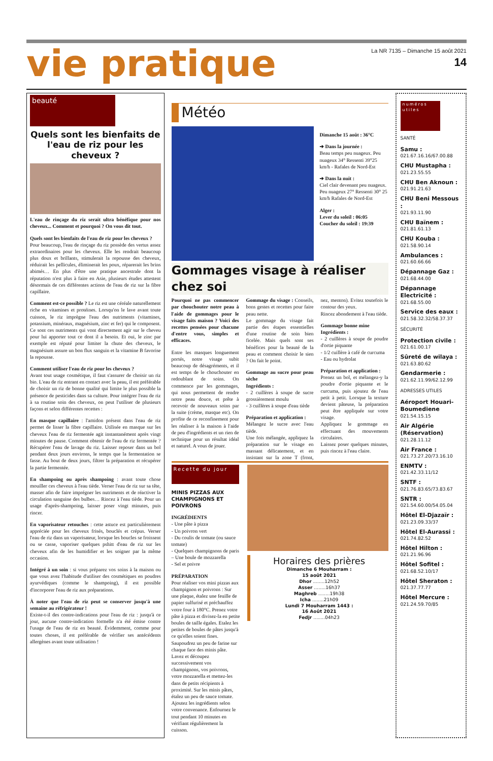vie pratique
La NR 7135 – Dimanche 15 août 2021
14
beauté
Quels sont les bienfaits de l'eau de riz pour les cheveux ?
L'eau de rinçage du riz serait ultra bénéfique pour nos cheveux... Comment et pourquoi ? On vous dit tout.
Quels sont les bienfaits de l'eau de riz pour les cheveux ?
Pour beaucoup, l'eau de rinçage du riz possède des vertus assez extraordinaires pour les cheveux. Elle les rendrait beaucoup plus doux et brillants, stimulerait la repousse des cheveux, réduirait les pellicules, éliminerait les poux, réparerait les brins abimés… En plus d'être une pratique ancestrale dont la réputation n'est plus à faire en Asie, plusieurs études attestent désormais de ces différentes actions de l'eau de riz sur la fibre capillaire.
Comment est-ce possible ? Le riz est une céréale naturellement riche en vitamines et protéines. Lorsqu'on le lave avant toute cuisson, le riz imprègne l'eau des nutriments (vitamines, potassium, minéraux, magnésium, zinc et fer) qui le composent. Ce sont ces nutriments qui vont directement agir sur le cheveu pour lui apporter tout ce dont il a besoin. Et oui, le zinc par exemple est réputé pour limiter la chute des cheveux, le magnésium assure un bon flux sanguin et la vitamine B favorise la repousse.
Comment utiliser l'eau de riz pour les cheveux ?
Avant tout usage cosmétique, il faut s'assurer de choisir un riz bio. L'eau de riz entrant en contact avec la peau, il est préférable de choisir un riz de bonne qualité qui limite le plus possible la présence de pesticides dans sa culture. Pour intégrer l'eau de riz à sa routine soin des cheveux, on peut l'utiliser de plusieurs façons et selon différentes recettes :
En masque capillaire : l'amidon présent dans l'eau de riz permet de lisser la fibre capillaire. Utilisée en masque sur les cheveux l'eau de riz fermentée agit instantanément après vingt minutes de pause. Comment obtenir de l'eau de riz fermentée ? Récupérer l'eau de lavage du riz. Laisser reposer dans un bol pendant deux jours environs, le temps que la fermentation se fasse. Au bout de deux jours, filtrer la préparation et récupérer la partie fermentée.
En shampoing ou après shampoing : avant toute chose mouiller ces cheveux à l'eau tiède. Verser l'eau de riz sur sa tête, masser afin de faire imprégner les nutriments et de réactiver la circulation sanguine des bulbes… Rincez à l'eau tiède. Pour un usage d'après-shampoing, laisser poser vingt minutes, puis rincer.
En vaporisateur retouches : cette astuce est particulièrement appréciée pour les cheveux frisés, bouclés et crépus. Verser l'eau de riz dans un vaporisateur, lorsque les boucles se froissent ou se casse, vaporiser quelques pshitt d'eau de riz sur les cheveux afin de les humidifier et les soigner par la même occasion.
Intégré à un soin : si vous préparez vos soins à la maison ou que vous avez l'habitude d'utiliser des cosmétiques en poudres ayurvédiques (comme le shampoing), il est possible d'incorporer l'eau de riz aux préparations.
À noter que l'eau de riz peut se conserver jusqu'à une semaine au réfrigérateur !
Existe-t-il des contre-indications pour l'eau de riz : jusqu'à ce jour, aucune contre-indication formelle n'a été émise contre l'usage de l'eau de riz en beauté. Évidemment, comme pour toutes choses, il est préférable de vérifier ses antécédents allergènes avant toute utilisation !
Météo
Dimanche 15 août : 36°C
➔ Dans la journée :
Beau temps peu nuageux. Peu nuageux 34° Ressenti 39°25 km/h - Rafales de Nord-Est
➔ Dans la nuit :
Ciel clair devenant peu nuageux. Peu nuageux 27° Ressenti 30° 25 km/h Rafales de Nord-Est
Alger :
Lever du soleil : 06:05
Coucher du soleil : 19:39
Gommages visage à réaliser chez soi
Pourquoi ne pas commencer par chouchouter notre peau à l'aide de gommages pour le visage faits maison ? Voici des recettes pensées pour chacune d'entre vous, simples et efficaces.
Entre les masques longuement portés, notre visage subit beaucoup de désagréments, et il est temps de le chouchouter en redoublant de soins. On commence par les gommages, qui nous permettent de rendre notre peau douce, et prête à recevoir de nouveaux soins par la suite (crème, masque etc). On profite de ce reconfinement pour les réaliser à la maison à l'aide de peu d'ingrédients et un rien de technique pour un résultat idéal et naturel. A vous de jouer.
Gommage du visage : Conseils, bons gestes et recettes pour faire peau nette.
Le gommage du visage fait partie des étapes essentielles d'une routine de soin bien ficelée. Mais quels sont ses bénéfices pour la beauté de la peau et comment choisir le sien ? On fait le point.
Gommage au sucre pour peau sèche
Ingrédients :
- 2 cuillères à soupe de sucre grossièrement moulu
- 3 cuillères à soupe d'eau tiède
Préparation et application :
Mélangez le sucre avec l'eau tiède.
Une fois mélangée, appliquez la préparation sur le visage en massant délicatement, et en insistant sur la zone T (front, nez, menton). Evitez toutefois le contour des yeux.
Rincez abondement à l'eau tiède.
Gommage bonne mine
Ingrédients :
- 2 cuillères à soupe de poudre d'ortie piquante
- 1/2 cuillère à café de curcuma
- Eau ou hydrolat
Préparation et application :
Prenez un bol, et mélangez-y la poudre d'ortie piquante et le curcuma, puis ajoutez de l'eau petit à petit. Lorsque la texture devient pâteuse, la préparation peut être appliquée sur votre visage.
Appliquez le gommage en effectuant des mouvements circulaires.
Laissez poser quelques minutes, puis rincez à l'eau claire.
Recette du jour
MINIS PIZZAS AUX CHAMPIGNONS ET POIVRONS
INGRÉDIENTS
- Une pâte à pizza
- Un poivron vert
- Du coulis de tomate (ou sauce tomate)
- Quelques champignons de paris
– Une boule de mozzarella
- Sel et poivre
PRÉPARATION
Pour réaliser vos mini pizzas aux champignon et poivrons : Sur une plaque, étalez une feuille de papier sulfurisé et préchauffez votre four à 180°C. Prenez votre pâte à pizza et divisez-la en petite boules de taille égales. Etalez les petites de boules de pâtes jusqu'à ce qu'elles soient fines. Saupoudrez un peu de farine sur chaque face des minis pâte. Lavez et découpez successivement vos champignons, vos poivrons, votre mozzarella et mettez-les dans de petits récipients à proximité. Sur les minis pâtes, étalez un peu de sauce tomate. Ajoutez les ingrédients selon votre convenance. Enfournez le tout pendant 10 minutes en vérifiant régulièrement la cuisson.
Horaires des prières
Dimanche 6 Mouharram :
15 août 2021
Dhor ........12h52
Asser ........16h37
Maghreb ........19h38
Icha ........21h09
Lundi 7 Mouharram 1443 :
16 Août 2021
Fedjr ........04h23
numéros utiles
SANTÉ
Samu :
021.67.16.16/67.00.88
CHU Mustapha :
021.23.55.55
CHU Ben Aknoun :
021.91.21.63
CHU Beni Messous :
021.93.11.90
CHU Baïnem :
021.81.61.13
CHU Kouba :
021.58.90.14
Ambulances :
021.60.66.66
Dépannage Gaz :
021.68.44.00
Dépannage Electricité :
021.68.55.00
Service des eaux :
021.58.32.32/58.37.37
SÉCURITÉ
Protection civile :
021.61.00.17
Sûreté de wilaya :
021.63.80.62
Gendarmerie :
021.62.11.99/62.12.99
ADRESSES UTILES
Aéroport Houari-Boumediene
021.54.15.15
Air Algérie (Réservation)
021.28.11.12
Air France :
021.73.27.20/73.16.10
ENMTV :
021.42.33.11/12
SNTF :
021.76.83.65/73.83.67
SNTR :
021.54.60.00/54.05.04
Hôtel El-Djazaïr :
021.23.09.33/37
Hôtel El-Aurassi :
021.74.82.52
Hôtel Hilton :
021.21.96.96
Hôtel Sofitel :
021.68.52.10/17
Hôtel Sheraton :
021.37.77.77
Hôtel Mercure :
021.24.59.70/85